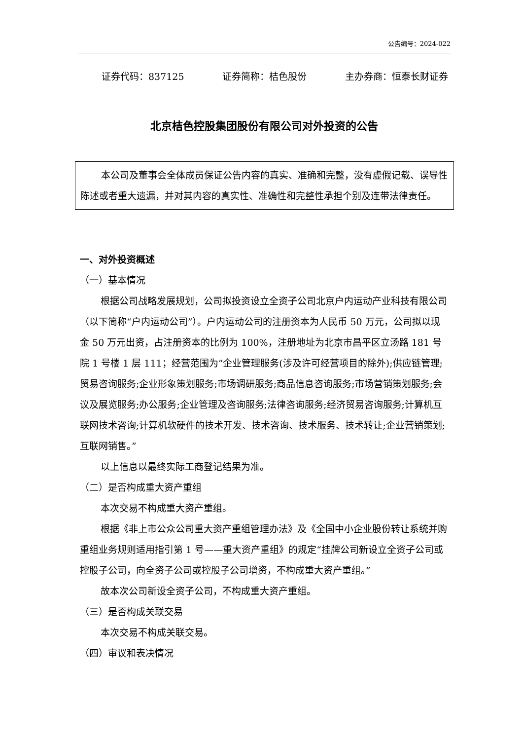公告编号：2024-022
证券代码：837125 证券简称：桔色股份 主办券商：恒泰长财证券
北京桔色控股集团股份有限公司对外投资的公告
本公司及董事会全体成员保证公告内容的真实、准确和完整，没有虚假记载、误导性陈述或者重大遗漏，并对其内容的真实性、准确性和完整性承担个别及连带法律责任。
一、对外投资概述
（一）基本情况
根据公司战略发展规划，公司拟投资设立全资子公司北京户内运动产业科技有限公司（以下简称“户内运动公司”）。户内运动公司的注册资本为人民币 50 万元，公司拟以现金 50 万元出资，占注册资本的比例为 100%，注册地址为北京市昌平区立汤路 181 号院 1 号楼 1 层 111；经营范围为“企业管理服务(涉及许可经营项目的除外);供应链管理;贸易咨询服务;企业形象策划服务;市场调研服务;商品信息咨询服务;市场营销策划服务;会议及展览服务;办公服务;企业管理及咨询服务;法律咨询服务;经济贸易咨询服务;计算机互联网技术咨询;计算机软硬件的技术开发、技术咨询、技术服务、技术转让;企业营销策划;互联网销售。”
以上信息以最终实际工商登记结果为准。
（二）是否构成重大资产重组
本次交易不构成重大资产重组。
根据《非上市公众公司重大资产重组管理办法》及《全国中小企业股份转让系统并购重组业务规则适用指引第 1 号——重大资产重组》的规定“挂牌公司新设立全资子公司或控股子公司，向全资子公司或控股子公司增资，不构成重大资产重组。”
故本次公司新设全资子公司，不构成重大资产重组。
（三）是否构成关联交易
本次交易不构成关联交易。
（四）审议和表决情况